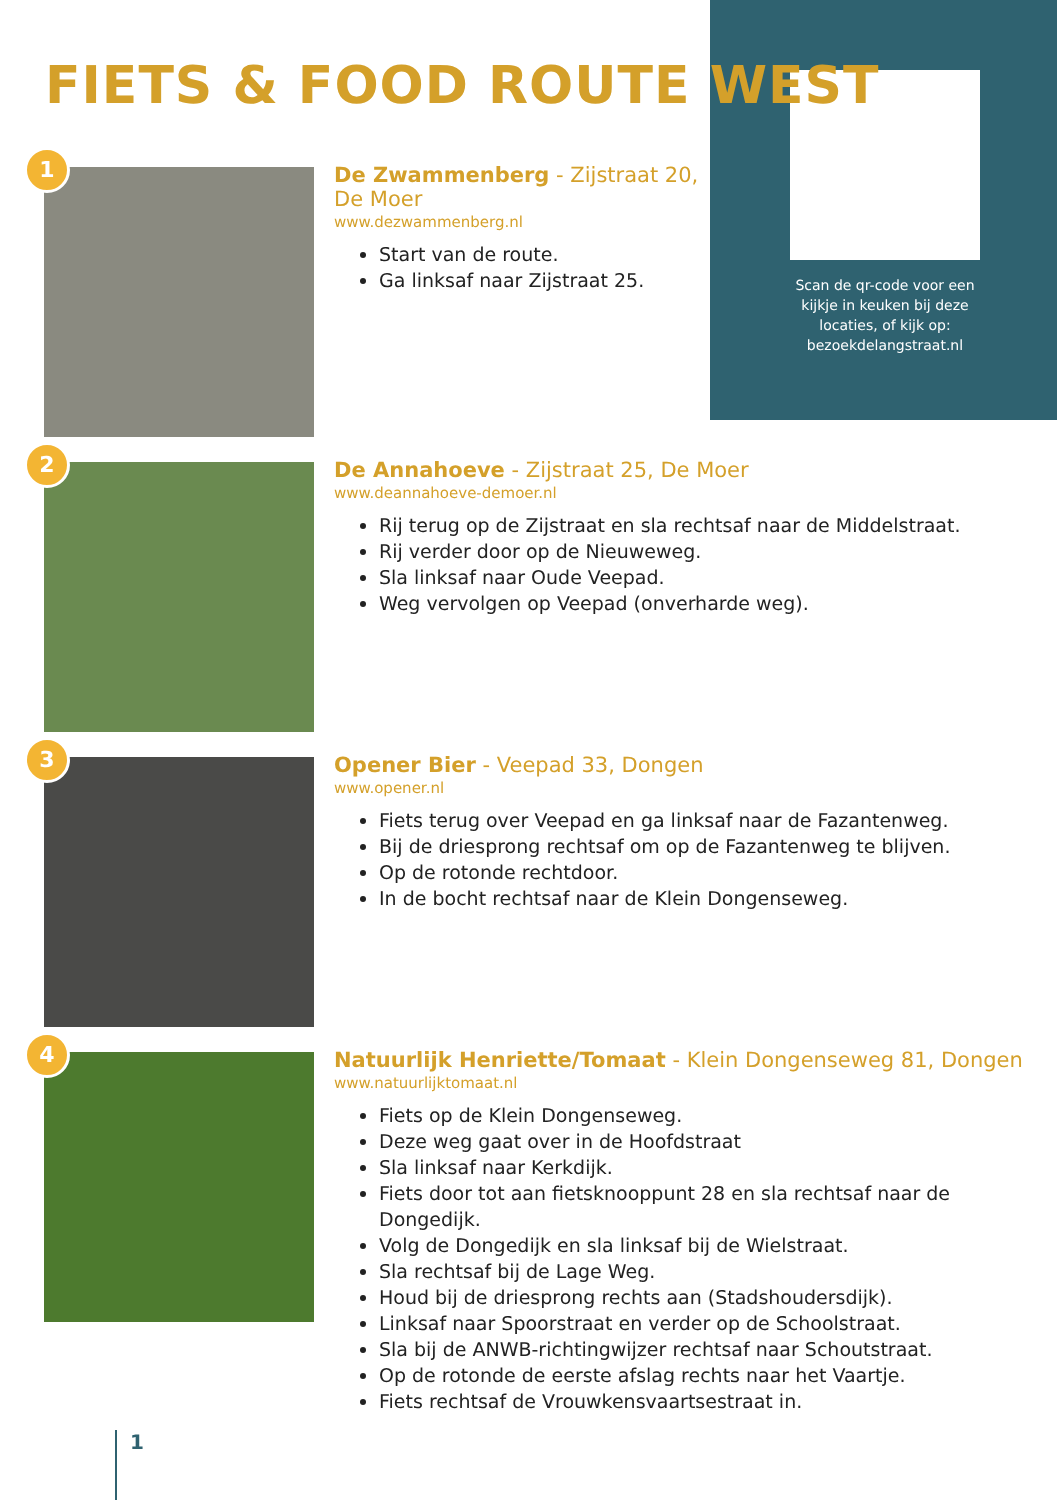Scan de qr-code voor een kijkje in keuken bij deze locaties, of kijk op: bezoekdelangstraat.nl
FIETS & FOOD ROUTE WEST
1
De Zwammenberg - Zijstraat 20,
De Moer
www.dezwammenberg.nl
Start van de route.
Ga linksaf naar Zijstraat 25.
2
De Annahoeve - Zijstraat 25, De Moer
www.deannahoeve-demoer.nl
Rij terug op de Zijstraat en sla rechtsaf naar de Middelstraat.
Rij verder door op de Nieuweweg.
Sla linksaf naar Oude Veepad.
Weg vervolgen op Veepad (onverharde weg).
3
Opener Bier - Veepad 33, Dongen
www.opener.nl
Fiets terug over Veepad en ga linksaf naar de Fazantenweg.
Bij de driesprong rechtsaf om op de Fazantenweg te blijven.
Op de rotonde rechtdoor.
In de bocht rechtsaf naar de Klein Dongenseweg.
4
Natuurlijk Henriette/Tomaat - Klein Dongenseweg 81, Dongen
www.natuurlijktomaat.nl
Fiets op de Klein Dongenseweg.
Deze weg gaat over in de Hoofdstraat
Sla linksaf naar Kerkdijk.
Fiets door tot aan fietsknooppunt 28 en sla rechtsaf naar de Dongedijk.
Volg de Dongedijk en sla linksaf bij de Wielstraat.
Sla rechtsaf bij de Lage Weg.
Houd bij de driesprong rechts aan (Stadshoudersdijk).
Linksaf naar Spoorstraat en verder op de Schoolstraat.
Sla bij de ANWB-richtingwijzer rechtsaf naar Schoutstraat.
Op de rotonde de eerste afslag rechts naar het Vaartje.
Fiets rechtsaf de Vrouwkensvaartsestraat in.
1